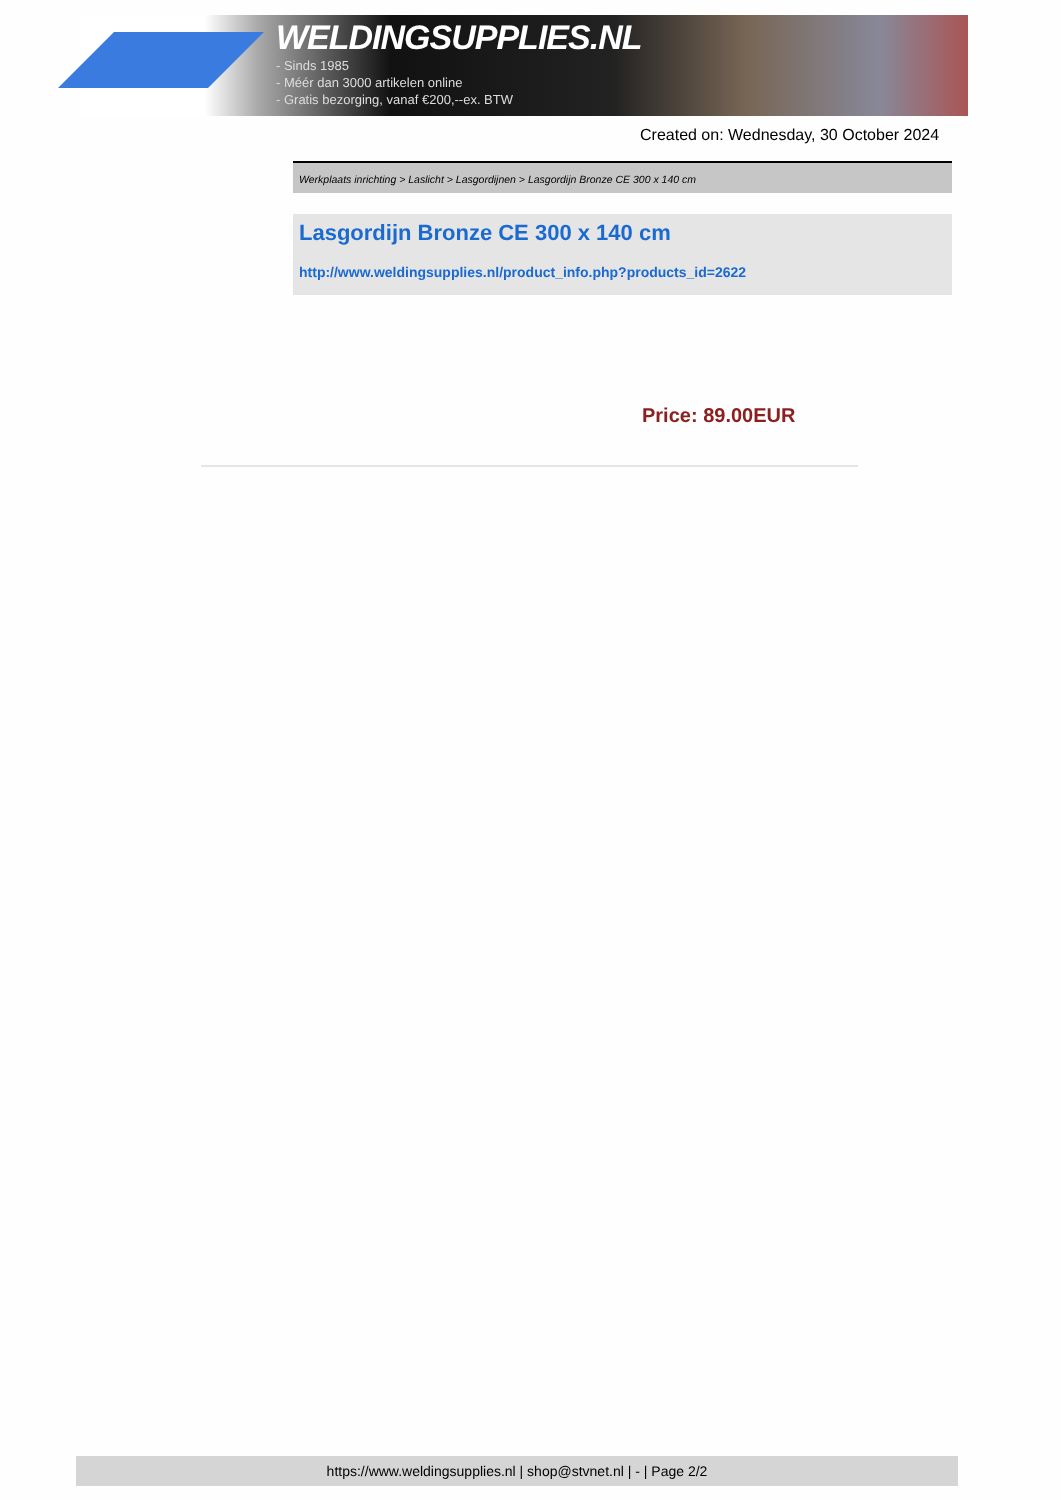WELDINGSUPPLIES.NL
- Sinds 1985
- Méér dan 3000 artikelen online
- Gratis bezorging, vanaf €200,--ex. BTW
Created on: Wednesday, 30 October 2024
Werkplaats inrichting > Laslicht > Lasgordijnen > Lasgordijn Bronze CE 300 x 140 cm
Lasgordijn Bronze CE 300 x 140 cm
http://www.weldingsupplies.nl/product_info.php?products_id=2622
Price: 89.00EUR
https://www.weldingsupplies.nl | shop@stvnet.nl | - | Page 2/2